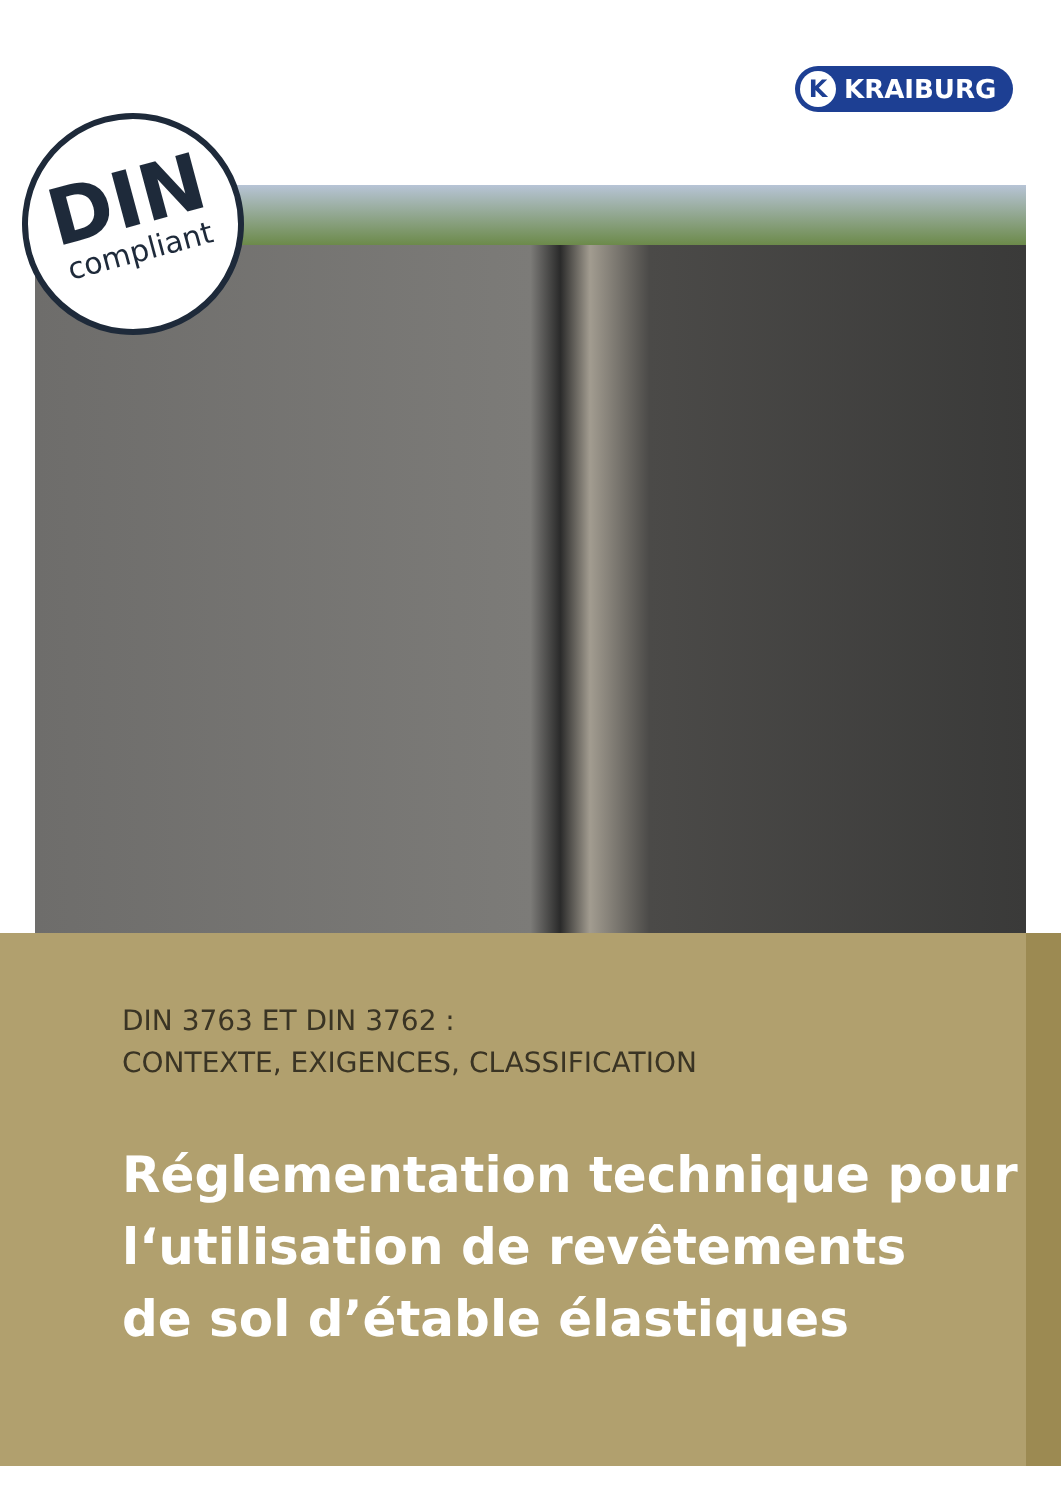K KRAIBURG
DIN
compliant
DIN 3763 ET DIN 3762 :
CONTEXTE, EXIGENCES, CLASSIFICATION
Réglementation technique pour
l‘utilisation de revêtements
de sol d’étable élastiques